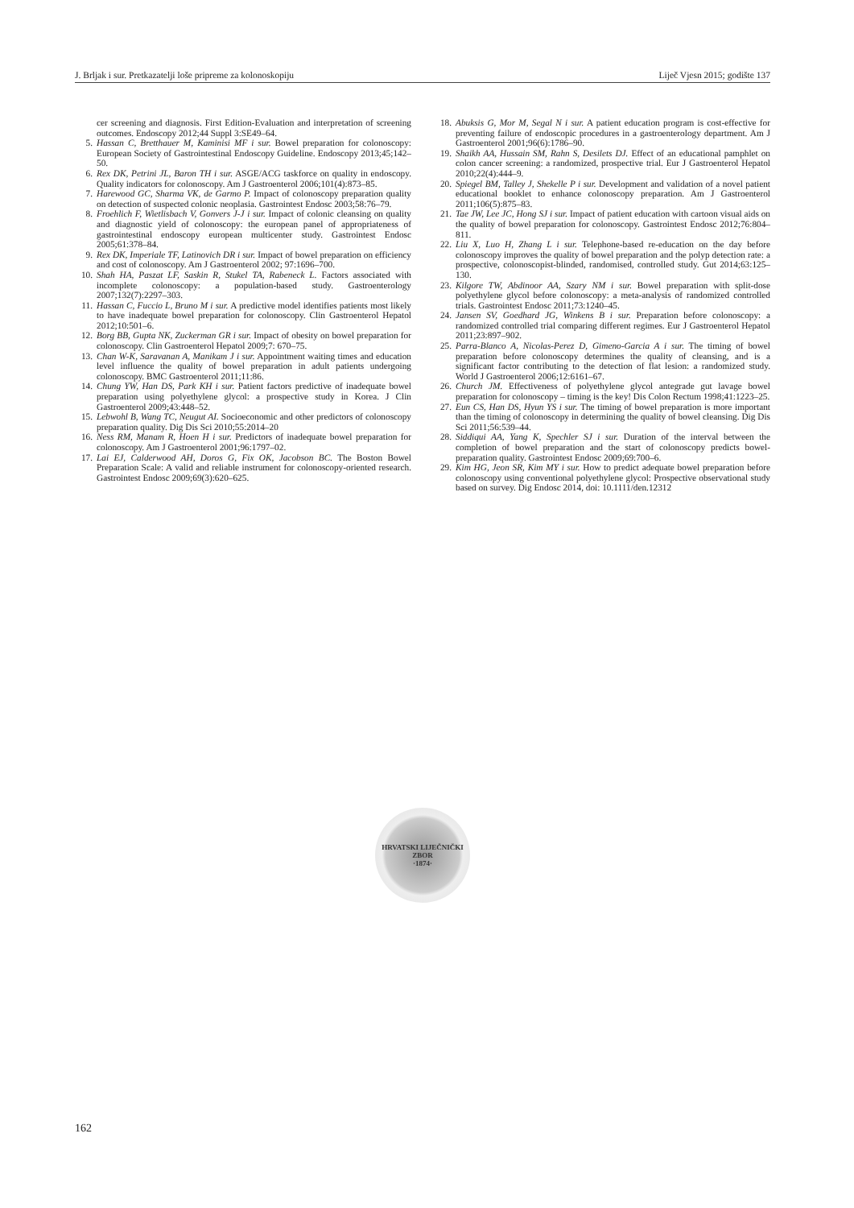J. Brljak i sur. Pretkazatelji loše pripreme za kolonoskopiju Liječ Vjesn 2015; godište 137
cer screening and diagnosis. First Edition-Evaluation and interpretation of screening outcomes. Endoscopy 2012;44 Suppl 3:SE49–64.
5. Hassan C, Bretthauer M, Kaminisi MF i sur. Bowel preparation for colonoscopy: European Society of Gastrointestinal Endoscopy Guideline. Endoscopy 2013;45;142–50.
6. Rex DK, Petrini JL, Baron TH i sur. ASGE/ACG taskforce on quality in endoscopy. Quality indicators for colonoscopy. Am J Gastroenterol 2006;101(4):873–85.
7. Harewood GC, Sharma VK, de Garmo P. Impact of colonoscopy preparation quality on detection of suspected colonic neoplasia. Gastrointest Endosc 2003;58:76–79.
8. Froehlich F, Wietlisbach V, Gonvers J-J i sur. Impact of colonic cleansing on quality and diagnostic yield of colonoscopy: the european panel of appropriateness of gastrointestinal endoscopy european multicenter study. Gastrointest Endosc 2005;61:378–84.
9. Rex DK, Imperiale TF, Latinovich DR i sur. Impact of bowel preparation on efficiency and cost of colonoscopy. Am J Gastroenterol 2002; 97:1696–700.
10. Shah HA, Paszat LF, Saskin R, Stukel TA, Rabeneck L. Factors associated with incomplete colonoscopy: a population-based study. Gastroenterology 2007;132(7):2297–303.
11. Hassan C, Fuccio L, Bruno M i sur. A predictive model identifies patients most likely to have inadequate bowel preparation for colonoscopy. Clin Gastroenterol Hepatol 2012;10:501–6.
12. Borg BB, Gupta NK, Zuckerman GR i sur. Impact of obesity on bowel preparation for colonoscopy. Clin Gastroenterol Hepatol 2009;7: 670–75.
13. Chan W-K, Saravanan A, Manikam J i sur. Appointment waiting times and education level influence the quality of bowel preparation in adult patients undergoing colonoscopy. BMC Gastroenterol 2011;11:86.
14. Chung YW, Han DS, Park KH i sur. Patient factors predictive of inadequate bowel preparation using polyethylene glycol: a prospective study in Korea. J Clin Gastroenterol 2009;43:448–52.
15. Lebwohl B, Wang TC, Neugut AI. Socioeconomic and other predictors of colonoscopy preparation quality. Dig Dis Sci 2010;55:2014–20
16. Ness RM, Manam R, Hoen H i sur. Predictors of inadequate bowel preparation for colonoscopy. Am J Gastroenterol 2001;96:1797–02.
17. Lai EJ, Calderwood AH, Doros G, Fix OK, Jacobson BC. The Boston Bowel Preparation Scale: A valid and reliable instrument for colonoscopy-oriented research. Gastrointest Endosc 2009;69(3):620–625.
18. Abuksis G, Mor M, Segal N i sur. A patient education program is cost-effective for preventing failure of endoscopic procedures in a gastroenterology department. Am J Gastroenterol 2001;96(6):1786–90.
19. Shaikh AA, Hussain SM, Rahn S, Desilets DJ. Effect of an educational pamphlet on colon cancer screening: a randomized, prospective trial. Eur J Gastroenterol Hepatol 2010;22(4):444–9.
20. Spiegel BM, Talley J, Shekelle P i sur. Development and validation of a novel patient educational booklet to enhance colonoscopy preparation. Am J Gastroenterol 2011;106(5):875–83.
21. Tae JW, Lee JC, Hong SJ i sur. Impact of patient education with cartoon visual aids on the quality of bowel preparation for colonoscopy. Gastrointest Endosc 2012;76:804–811.
22. Liu X, Luo H, Zhang L i sur. Telephone-based re-education on the day before colonoscopy improves the quality of bowel preparation and the polyp detection rate: a prospective, colonoscopist-blinded, randomised, controlled study. Gut 2014;63:125–130.
23. Kilgore TW, Abdinoor AA, Szary NM i sur. Bowel preparation with split-dose polyethylene glycol before colonoscopy: a meta-analysis of randomized controlled trials. Gastrointest Endosc 2011;73:1240–45.
24. Jansen SV, Goedhard JG, Winkens B i sur. Preparation before colonoscopy: a randomized controlled trial comparing different regimes. Eur J Gastroenterol Hepatol 2011;23:897–902.
25. Parra-Blanco A, Nicolas-Perez D, Gimeno-Garcia A i sur. The timing of bowel preparation before colonoscopy determines the quality of cleansing, and is a significant factor contributing to the detection of flat lesion: a randomized study. World J Gastroenterol 2006;12:6161–67.
26. Church JM. Effectiveness of polyethylene glycol antegrade gut lavage bowel preparation for colonoscopy – timing is the key! Dis Colon Rectum 1998;41:1223–25.
27. Eun CS, Han DS, Hyun YS i sur. The timing of bowel preparation is more important than the timing of colonoscopy in determining the quality of bowel cleansing. Dig Dis Sci 2011;56:539–44.
28. Siddiqui AA, Yang K, Spechler SJ i sur. Duration of the interval between the completion of bowel preparation and the start of colonoscopy predicts bowel-preparation quality. Gastrointest Endosc 2009;69:700–6.
29. Kim HG, Jeon SR, Kim MY i sur. How to predict adequate bowel preparation before colonoscopy using conventional polyethylene glycol: Prospective observational study based on survey. Dig Endosc 2014, doi: 10.1111/den.12312
HRVATSKI LIJEČNIČKI ZBOR
·1874·
162